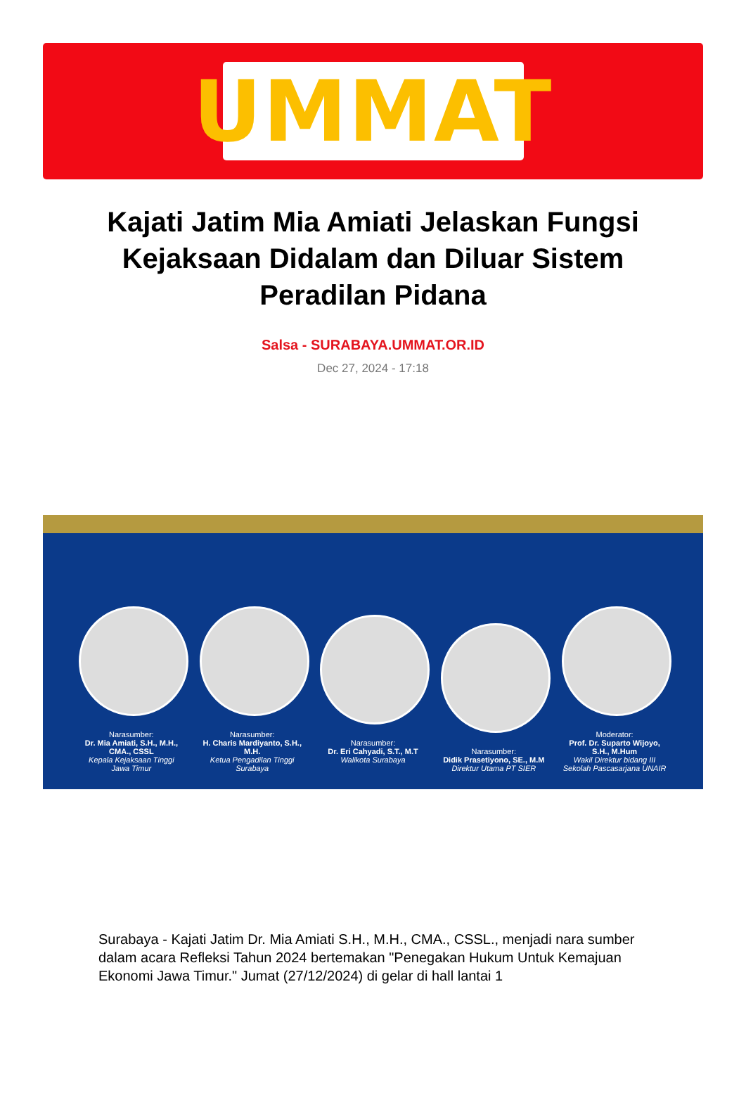UMMAT
Kajati Jatim Mia Amiati Jelaskan Fungsi Kejaksaan Didalam dan Diluar Sistem Peradilan Pidana
Salsa - SURABAYA.UMMAT.OR.ID
Dec 27, 2024 - 17:18
Narasumber:
Dr. Mia Amiati, S.H., M.H., CMA., CSSL
Kepala Kejaksaan Tinggi Jawa Timur
Narasumber:
H. Charis Mardiyanto, S.H., M.H.
Ketua Pengadilan Tinggi Surabaya
Narasumber:
Dr. Eri Cahyadi, S.T., M.T
Walikota Surabaya
Narasumber:
Didik Prasetiyono, SE., M.M
Direktur Utama PT SIER
Moderator:
Prof. Dr. Suparto Wijoyo, S.H., M.Hum
Wakil Direktur bidang III Sekolah Pascasarjana UNAIR
Surabaya - Kajati Jatim Dr. Mia Amiati S.H., M.H., CMA., CSSL., menjadi nara sumber dalam acara Refleksi Tahun 2024 bertemakan "Penegakan Hukum Untuk Kemajuan Ekonomi Jawa Timur." Jumat (27/12/2024) di gelar di hall lantai 1